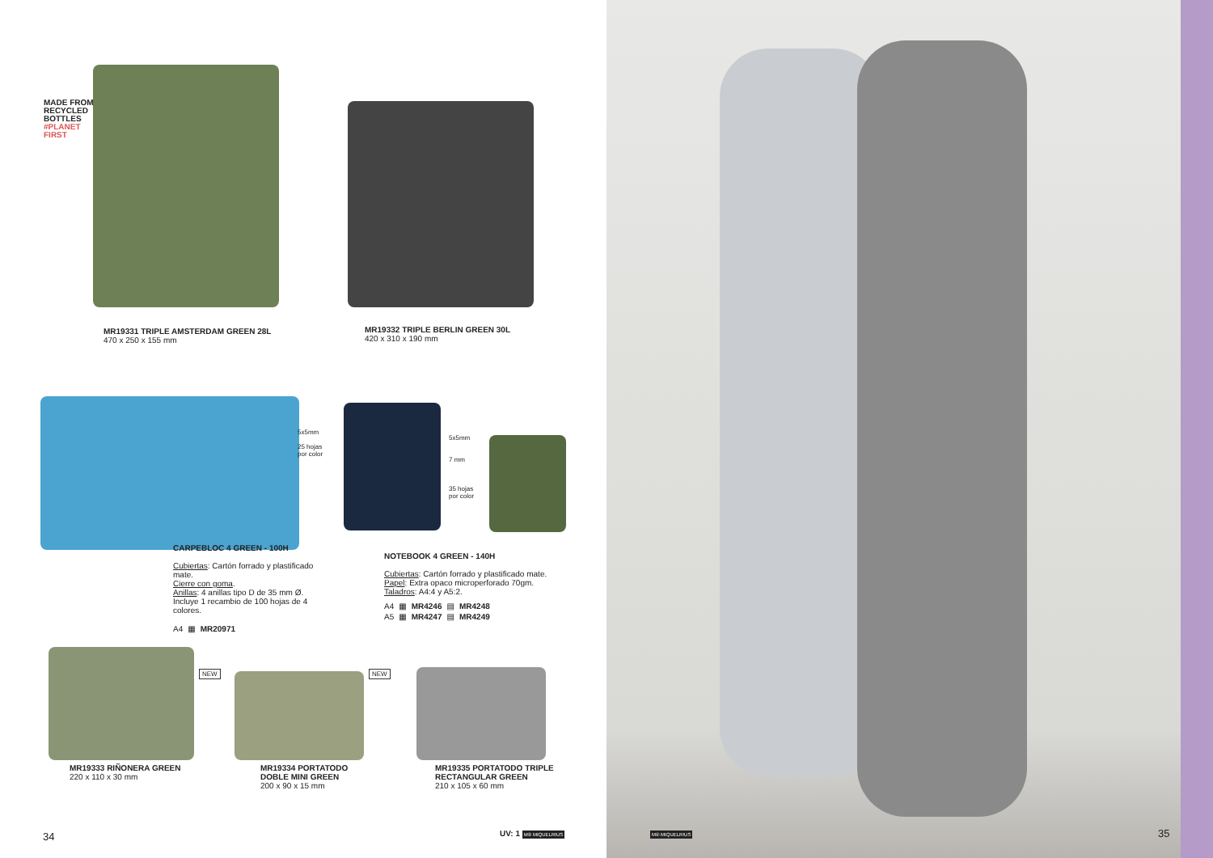MADE FROM
RECYCLED
BOTTLES
#PLANET
FIRST
MR19331 TRIPLE AMSTERDAM GREEN 28L
470 x 250 x 155 mm
MR19332 TRIPLE BERLIN GREEN 30L
420 x 310 x 190 mm
5x5mm
25 hojas
por color
5x5mm
7 mm
35 hojas
por color
CARPEBLOC 4 GREEN - 100H
Cubiertas: Cartón forrado y plastificado mate.
Cierre con goma.
Anillas: 4 anillas tipo D de 35 mm Ø.
Incluye 1 recambio de 100 hojas de 4 colores.
| A4 | ▦ | MR20971 |
NOTEBOOK 4 GREEN - 140H
Cubiertas: Cartón forrado y plastificado mate.
Papel: Extra opaco microperforado 70gm.
Taladros: A4:4 y A5:2.
| A4 | ▦ | MR4246 | ▤ | MR4248 |
| A5 | ▦ | MR4247 | ▤ | MR4249 |
NEW NEW
MR19333 RIÑONERA GREEN
220 x 110 x 30 mm
MR19334 PORTATODO
DOBLE MINI GREEN
200 x 90 x 15 mm
MR19335 PORTATODO TRIPLE
RECTANGULAR GREEN
210 x 105 x 60 mm
34 UV: 1 M® MIQUELRIUS
M® MIQUELRIUS 35